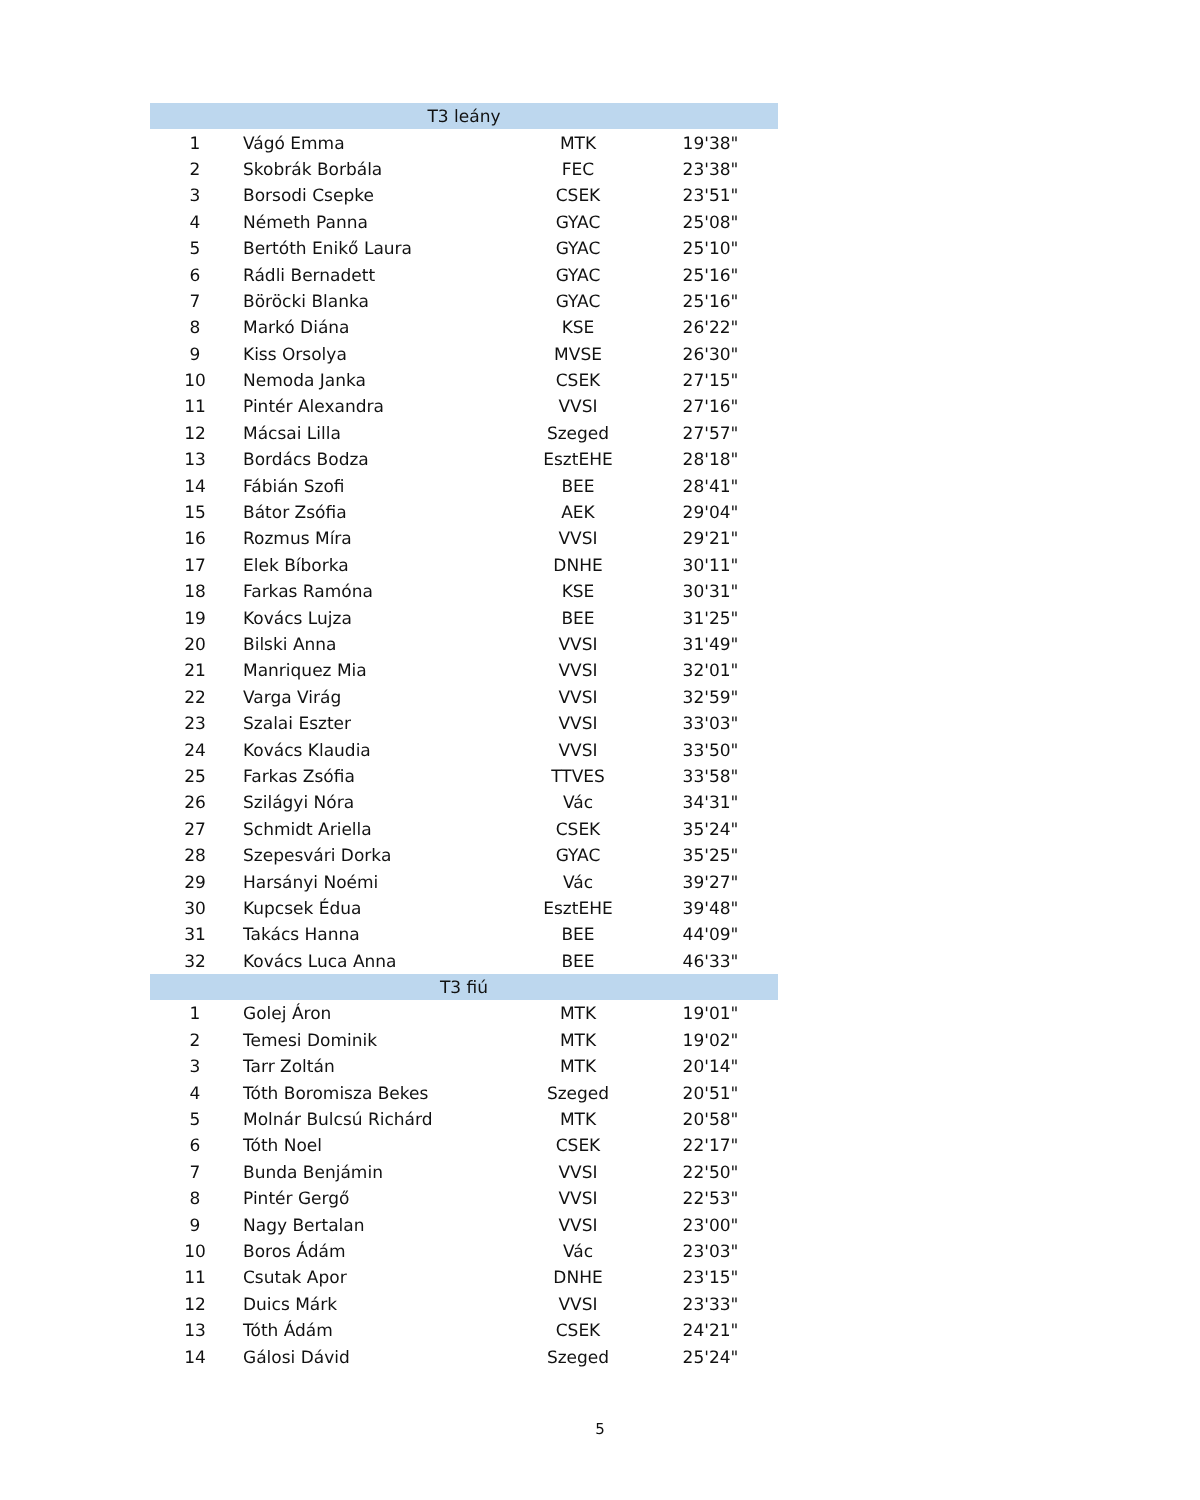| T3 leány | | | |
| --- | --- | --- | --- |
| 1 | Vágó Emma | MTK | 19'38" |
| 2 | Skobrák Borbála | FEC | 23'38" |
| 3 | Borsodi Csepke | CSEK | 23'51" |
| 4 | Németh Panna | GYAC | 25'08" |
| 5 | Bertóth Enikő Laura | GYAC | 25'10" |
| 6 | Rádli Bernadett | GYAC | 25'16" |
| 7 | Böröcki Blanka | GYAC | 25'16" |
| 8 | Markó Diána | KSE | 26'22" |
| 9 | Kiss Orsolya | MVSE | 26'30" |
| 10 | Nemoda Janka | CSEK | 27'15" |
| 11 | Pintér Alexandra | VVSI | 27'16" |
| 12 | Mácsai Lilla | Szeged | 27'57" |
| 13 | Bordács Bodza | EsztEHE | 28'18" |
| 14 | Fábián Szofi | BEE | 28'41" |
| 15 | Bátor Zsófia | AEK | 29'04" |
| 16 | Rozmus Míra | VVSI | 29'21" |
| 17 | Elek Bíborka | DNHE | 30'11" |
| 18 | Farkas Ramóna | KSE | 30'31" |
| 19 | Kovács Lujza | BEE | 31'25" |
| 20 | Bilski Anna | VVSI | 31'49" |
| 21 | Manriquez Mia | VVSI | 32'01" |
| 22 | Varga Virág | VVSI | 32'59" |
| 23 | Szalai Eszter | VVSI | 33'03" |
| 24 | Kovács Klaudia | VVSI | 33'50" |
| 25 | Farkas Zsófia | TTVES | 33'58" |
| 26 | Szilágyi Nóra | Vác | 34'31" |
| 27 | Schmidt Ariella | CSEK | 35'24" |
| 28 | Szepesvári Dorka | GYAC | 35'25" |
| 29 | Harsányi Noémi | Vác | 39'27" |
| 30 | Kupcsek Édua | EsztEHE | 39'48" |
| 31 | Takács Hanna | BEE | 44'09" |
| 32 | Kovács Luca Anna | BEE | 46'33" |
| T3 fiú | | | |
| 1 | Golej Áron | MTK | 19'01" |
| 2 | Temesi Dominik | MTK | 19'02" |
| 3 | Tarr Zoltán | MTK | 20'14" |
| 4 | Tóth Boromisza Bekes | Szeged | 20'51" |
| 5 | Molnár Bulcsú Richárd | MTK | 20'58" |
| 6 | Tóth Noel | CSEK | 22'17" |
| 7 | Bunda Benjámin | VVSI | 22'50" |
| 8 | Pintér Gergő | VVSI | 22'53" |
| 9 | Nagy Bertalan | VVSI | 23'00" |
| 10 | Boros Ádám | Vác | 23'03" |
| 11 | Csutak Apor | DNHE | 23'15" |
| 12 | Duics Márk | VVSI | 23'33" |
| 13 | Tóth Ádám | CSEK | 24'21" |
| 14 | Gálosi Dávid | Szeged | 25'24" |
5